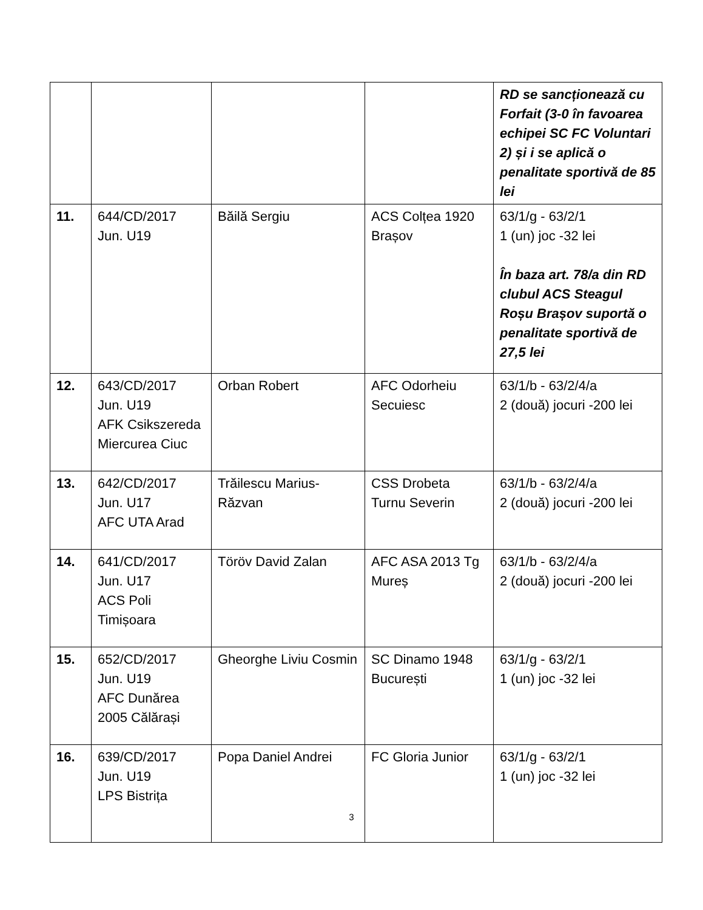| | | | | RD se sancționează cu Forfait (3-0 în favoarea echipei SC FC Voluntari 2) și i se aplică o penalitate sportivă de 85 lei |
| 11. | 644/CD/2017 Jun. U19 | Băilă Sergiu | ACS Colțea 1920 Brașov | 63/1/g - 63/2/1 1 (un) joc -32 lei În baza art. 78/a din RD clubul ACS Steagul Roșu Brașov suportă o penalitate sportivă de 27,5 lei |
| 12. | 643/CD/2017 Jun. U19 AFK Csikszereda Miercurea Ciuc | Orban Robert | AFC Odorheiu Secuiesc | 63/1/b - 63/2/4/a 2 (două) jocuri -200 lei |
| 13. | 642/CD/2017 Jun. U17 AFC UTA Arad | Trăilescu Marius-Răzvan | CSS Drobeta Turnu Severin | 63/1/b - 63/2/4/a 2 (două) jocuri -200 lei |
| 14. | 641/CD/2017 Jun. U17 ACS Poli Timișoara | Töröv David Zalan | AFC ASA 2013 Tg Mureș | 63/1/b - 63/2/4/a 2 (două) jocuri -200 lei |
| 15. | 652/CD/2017 Jun. U19 AFC Dunărea 2005 Călărași | Gheorghe Liviu Cosmin | SC Dinamo 1948 București | 63/1/g - 63/2/1 1 (un) joc -32 lei |
| 16. | 639/CD/2017 Jun. U19 LPS Bistrița | Popa Daniel Andrei | FC Gloria Junior | 63/1/g - 63/2/1 1 (un) joc -32 lei |
3